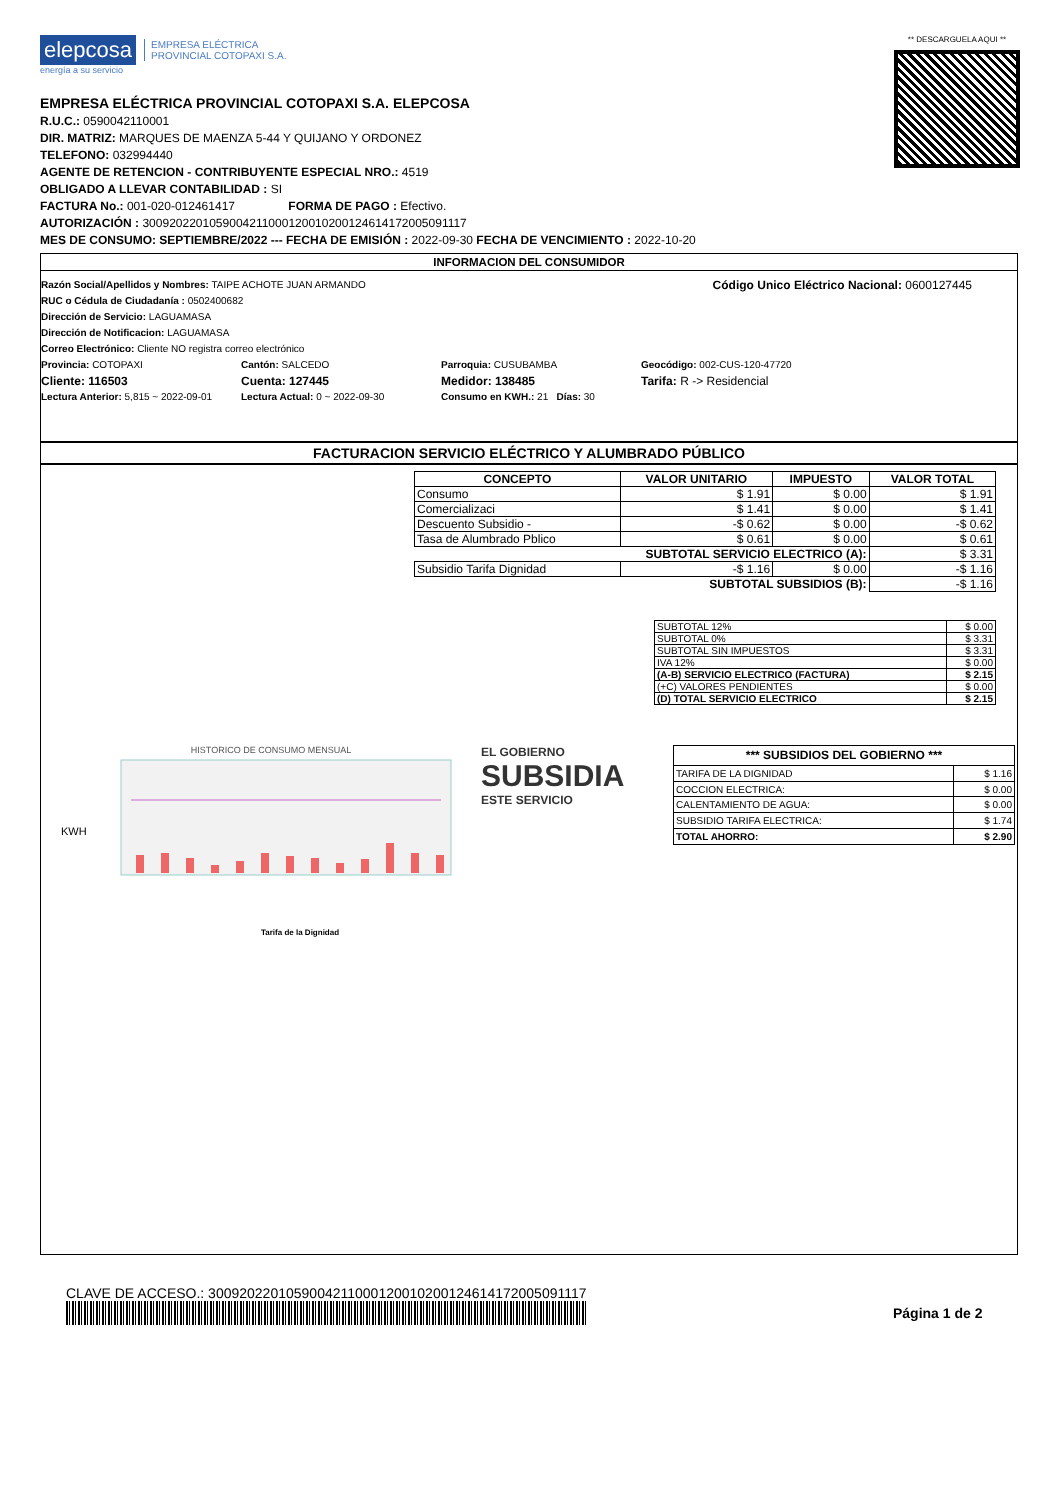elepcosa EMPRESA ELÉCTRICA
PROVINCIAL COTOPAXI S.A.
energía a su servicio
** DESCARGUELA AQUI **
EMPRESA ELÉCTRICA PROVINCIAL COTOPAXI S.A. ELEPCOSA
R.U.C.: 0590042110001
DIR. MATRIZ: MARQUES DE MAENZA 5-44 Y QUIJANO Y ORDONEZ
TELEFONO: 032994440
AGENTE DE RETENCION - CONTRIBUYENTE ESPECIAL NRO.: 4519
OBLIGADO A LLEVAR CONTABILIDAD : SI
FACTURA No.: 001-020-012461417 FORMA DE PAGO : Efectivo.
AUTORIZACIÓN : 3009202201059004211000120010200124614172005091117
MES DE CONSUMO: SEPTIEMBRE/2022 --- FECHA DE EMISIÓN : 2022-09-30 FECHA DE VENCIMIENTO : 2022-10-20
INFORMACION DEL CONSUMIDOR
Código Unico Eléctrico Nacional: 0600127445
Razón Social/Apellidos y Nombres: TAIPE ACHOTE JUAN ARMANDO
RUC o Cédula de Ciudadanía : 0502400682
Dirección de Servicio: LAGUAMASA
Dirección de Notificacion: LAGUAMASA
Correo Electrónico: Cliente NO registra correo electrónico
Provincia: COTOPAXI Cantón: SALCEDO Parroquia: CUSUBAMBA Geocódigo: 002-CUS-120-47720
Cliente: 116503 Cuenta: 127445 Medidor: 138485 Tarifa: R -> Residencial
Lectura Anterior: 5,815 ~ 2022-09-01
Lectura Actual: 0 ~ 2022-09-30 Consumo en KWH.: 21 Días: 30
FACTURACION SERVICIO ELÉCTRICO Y ALUMBRADO PÚBLICO
| CONCEPTO | VALOR UNITARIO | IMPUESTO | VALOR TOTAL |
| --- | --- | --- | --- |
| Consumo | $ 1.91 | $ 0.00 | $ 1.91 |
| Comercializaci | $ 1.41 | $ 0.00 | $ 1.41 |
| Descuento Subsidio - | -$ 0.62 | $ 0.00 | -$ 0.62 |
| Tasa de Alumbrado Pblico | $ 0.61 | $ 0.00 | $ 0.61 |
| SUBTOTAL SERVICIO ELECTRICO (A): | | | $ 3.31 |
| Subsidio Tarifa Dignidad | -$ 1.16 | $ 0.00 | -$ 1.16 |
| SUBTOTAL SUBSIDIOS (B): | | | -$ 1.16 |
| SUBTOTAL 12% | $ 0.00 |
| SUBTOTAL 0% | $ 3.31 |
| SUBTOTAL SIN IMPUESTOS | $ 3.31 |
| IVA 12% | $ 0.00 |
| (A-B) SERVICIO ELECTRICO (FACTURA) | $ 2.15 |
| (+C) VALORES PENDIENTES | $ 0.00 |
| (D) TOTAL SERVICIO ELECTRICO | $ 2.15 |
HISTORICO DE CONSUMO MENSUAL
KWH
Tarifa de la Dignidad
EL GOBIERNO
SUBSIDIA
ESTE SERVICIO
| *** SUBSIDIOS DEL GOBIERNO *** | |
| --- | --- |
| TARIFA DE LA DIGNIDAD | $ 1.16 |
| COCCION ELECTRICA: | $ 0.00 |
| CALENTAMIENTO DE AGUA: | $ 0.00 |
| SUBSIDIO TARIFA ELECTRICA: | $ 1.74 |
| TOTAL AHORRO: | $ 2.90 |
CLAVE DE ACCESO.: 3009202201059004211000120010200124614172005091117
Página 1 de 2